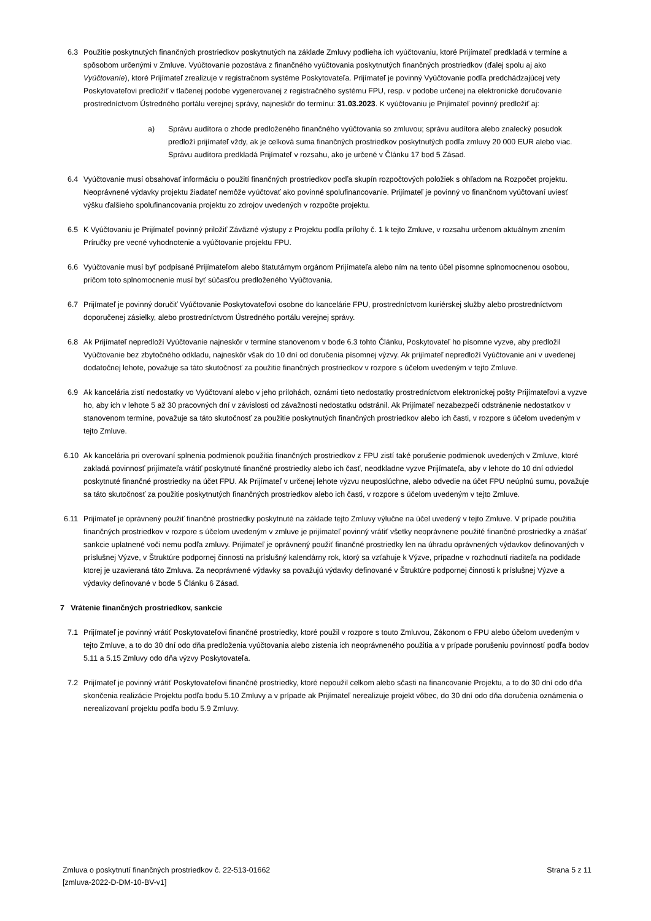6.3 Použitie poskytnutých finančných prostriedkov poskytnutých na základe Zmluvy podlieha ich vyúčtovaniu, ktoré Prijímateľ predkladá v termíne a spôsobom určenými v Zmluve. Vyúčtovanie pozostáva z finančného vyúčtovania poskytnutých finančných prostriedkov (ďalej spolu aj ako Vyúčtovanie), ktoré Prijímateľ zrealizuje v registračnom systéme Poskytovateľa. Prijímateľ je povinný Vyúčtovanie podľa predchádzajúcej vety Poskytovateľovi predložiť v tlačenej podobe vygenerovanej z registračného systému FPU, resp. v podobe určenej na elektronické doručovanie prostredníctvom Ústredného portálu verejnej správy, najneskôr do termínu: 31.03.2023. K vyúčtovaniu je Prijímateľ povinný predložiť aj:
a) Správu audítora o zhode predloženého finančného vyúčtovania so zmluvou; správu audítora alebo znalecký posudok predloží prijímateľ vždy, ak je celková suma finančných prostriedkov poskytnutých podľa zmluvy 20 000 EUR alebo viac. Správu audítora predkladá Prijímateľ v rozsahu, ako je určené v Článku 17 bod 5 Zásad.
6.4 Vyúčtovanie musí obsahovať informáciu o použití finančných prostriedkov podľa skupín rozpočtových položiek s ohľadom na Rozpočet projektu. Neoprávnené výdavky projektu žiadateľ nemôže vyúčtovať ako povinné spolufinancovanie. Prijímateľ je povinný vo finančnom vyúčtovaní uviesť výšku ďalšieho spolufinancovania projektu zo zdrojov uvedených v rozpočte projektu.
6.5 K Vyúčtovaniu je Prijímateľ povinný priložiť Záväzné výstupy z Projektu podľa prílohy č. 1 k tejto Zmluve, v rozsahu určenom aktuálnym znením Príručky pre vecné vyhodnotenie a vyúčtovanie projektu FPU.
6.6 Vyúčtovanie musí byť podpísané Prijímateľom alebo štatutárnym orgánom Prijímateľa alebo ním na tento účel písomne splnomocnenou osobou, pričom toto splnomocnenie musí byť súčasťou predloženého Vyúčtovania.
6.7 Prijímateľ je povinný doručiť Vyúčtovanie Poskytovateľovi osobne do kancelárie FPU, prostredníctvom kuriérskej služby alebo prostredníctvom doporučenej zásielky, alebo prostredníctvom Ústredného portálu verejnej správy.
6.8 Ak Prijímateľ nepredloží Vyúčtovanie najneskôr v termíne stanovenom v bode 6.3 tohto Článku, Poskytovateľ ho písomne vyzve, aby predložil Vyúčtovanie bez zbytočného odkladu, najneskôr však do 10 dní od doručenia písomnej výzvy. Ak prijímateľ nepredloží Vyúčtovanie ani v uvedenej dodatočnej lehote, považuje sa táto skutočnosť za použitie finančných prostriedkov v rozpore s účelom uvedeným v tejto Zmluve.
6.9 Ak kancelária zistí nedostatky vo Vyúčtovaní alebo v jeho prílohách, oznámi tieto nedostatky prostredníctvom elektronickej pošty Prijímateľovi a vyzve ho, aby ich v lehote 5 až 30 pracovných dní v závislosti od závažnosti nedostatku odstránil. Ak Prijímateľ nezabezpečí odstránenie nedostatkov v stanovenom termíne, považuje sa táto skutočnosť za použitie poskytnutých finančných prostriedkov alebo ich časti, v rozpore s účelom uvedeným v tejto Zmluve.
6.10 Ak kancelária pri overovaní splnenia podmienok použitia finančných prostriedkov z FPU zistí také porušenie podmienok uvedených v Zmluve, ktoré zakladá povinnosť prijímateľa vrátiť poskytnuté finančné prostriedky alebo ich časť, neodkladne vyzve Prijímateľa, aby v lehote do 10 dní odviedol poskytnuté finančné prostriedky na účet FPU. Ak Prijímateľ v určenej lehote výzvu neuposlúchne, alebo odvedie na účet FPU neúplnú sumu, považuje sa táto skutočnosť za použitie poskytnutých finančných prostriedkov alebo ich časti, v rozpore s účelom uvedeným v tejto Zmluve.
6.11 Prijímateľ je oprávnený použiť finančné prostriedky poskytnuté na základe tejto Zmluvy výlučne na účel uvedený v tejto Zmluve. V prípade použitia finančných prostriedkov v rozpore s účelom uvedeným v zmluve je prijímateľ povinný vrátiť všetky neoprávnene použité finančné prostriedky a znášať sankcie uplatnené voči nemu podľa zmluvy. Prijímateľ je oprávnený použiť finančné prostriedky len na úhradu oprávnených výdavkov definovaných v príslušnej Výzve, v Štruktúre podpornej činnosti na príslušný kalendárny rok, ktorý sa vzťahuje k Výzve, prípadne v rozhodnutí riaditeľa na podklade ktorej je uzavieraná táto Zmluva. Za neoprávnené výdavky sa považujú výdavky definované v Štruktúre podpornej činnosti k príslušnej Výzve a výdavky definované v bode 5 Článku 6 Zásad.
7 Vrátenie finančných prostriedkov, sankcie
7.1 Prijímateľ je povinný vrátiť Poskytovateľovi finančné prostriedky, ktoré použil v rozpore s touto Zmluvou, Zákonom o FPU alebo účelom uvedeným v tejto Zmluve, a to do 30 dní odo dňa predloženia vyúčtovania alebo zistenia ich neoprávneného použitia a v prípade porušeniu povinností podľa bodov 5.11 a 5.15 Zmluvy odo dňa výzvy Poskytovateľa.
7.2 Prijímateľ je povinný vrátiť Poskytovateľovi finančné prostriedky, ktoré nepoužil celkom alebo sčasti na financovanie Projektu, a to do 30 dní odo dňa skončenia realizácie Projektu podľa bodu 5.10 Zmluvy a v prípade ak Prijímateľ nerealizuje projekt vôbec, do 30 dní odo dňa doručenia oznámenia o nerealizovaní projektu podľa bodu 5.9 Zmluvy.
Zmluva o poskytnutí finančných prostriedkov č. 22-513-01662
[zmluva-2022-D-DM-10-BV-v1]
Strana 5 z 11